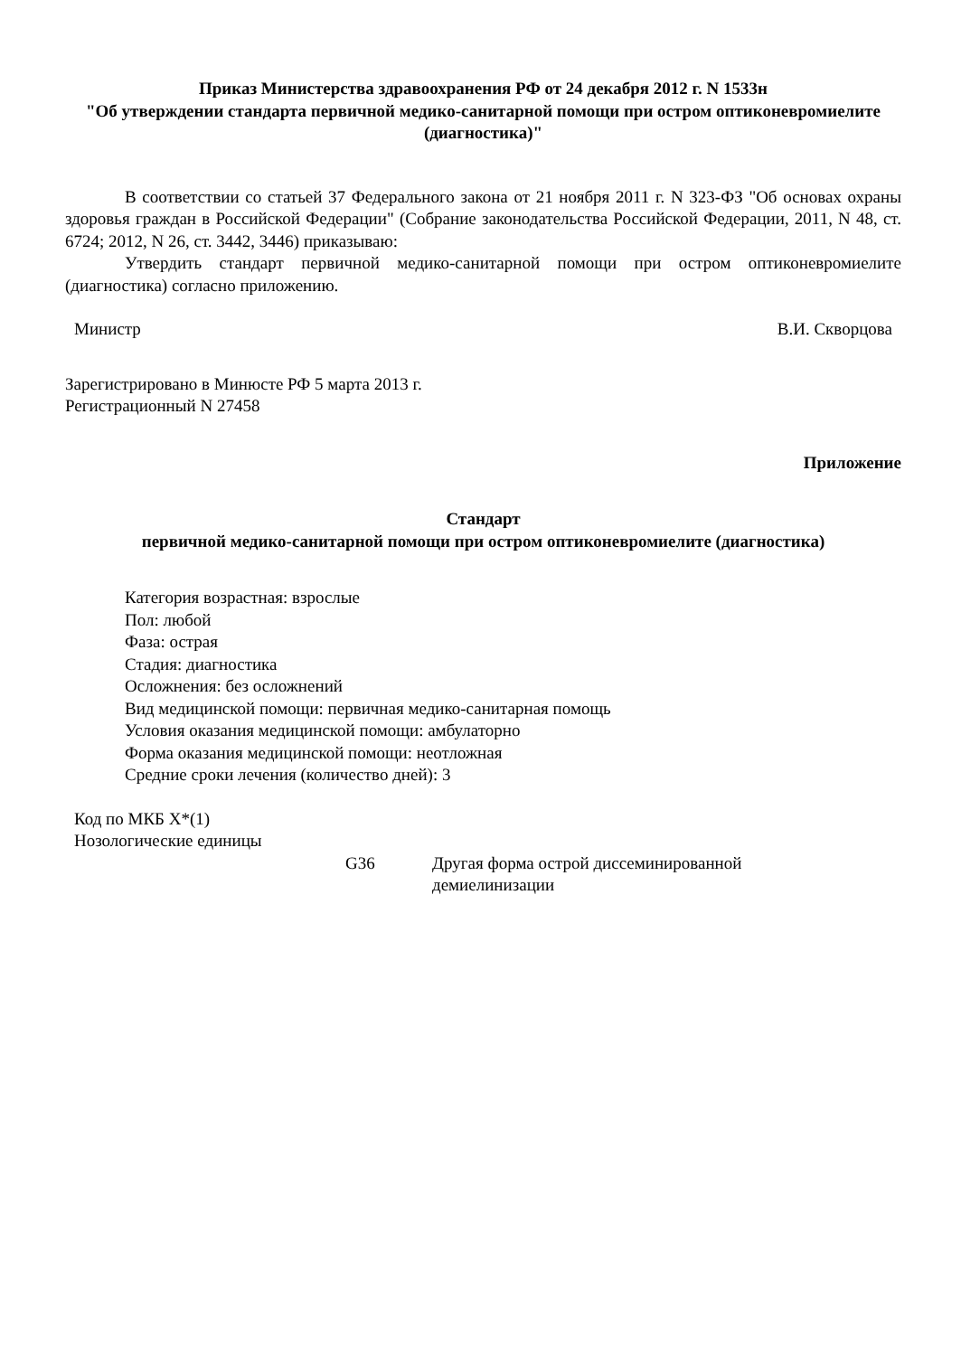Приказ Министерства здравоохранения РФ от 24 декабря 2012 г. N 1533н
"Об утверждении стандарта первичной медико-санитарной помощи при остром оптиконевромиелите (диагностика)"
В соответствии со статьей 37 Федерального закона от 21 ноября 2011 г. N 323-ФЗ "Об основах охраны здоровья граждан в Российской Федерации" (Собрание законодательства Российской Федерации, 2011, N 48, ст. 6724; 2012, N 26, ст. 3442, 3446) приказываю:
Утвердить стандарт первичной медико-санитарной помощи при остром оптиконевромиелите (диагностика) согласно приложению.
Министр В.И. Скворцова
Зарегистрировано в Минюсте РФ 5 марта 2013 г.
Регистрационный N 27458
Приложение
Стандарт
первичной медико-санитарной помощи при остром оптиконевромиелите (диагностика)
Категория возрастная: взрослые
Пол: любой
Фаза: острая
Стадия: диагностика
Осложнения: без осложнений
Вид медицинской помощи: первичная медико-санитарная помощь
Условия оказания медицинской помощи: амбулаторно
Форма оказания медицинской помощи: неотложная
Средние сроки лечения (количество дней): 3
Код по МКБ X*(1)
Нозологические единицы
G36 Другая форма острой диссеминированной демиелинизации